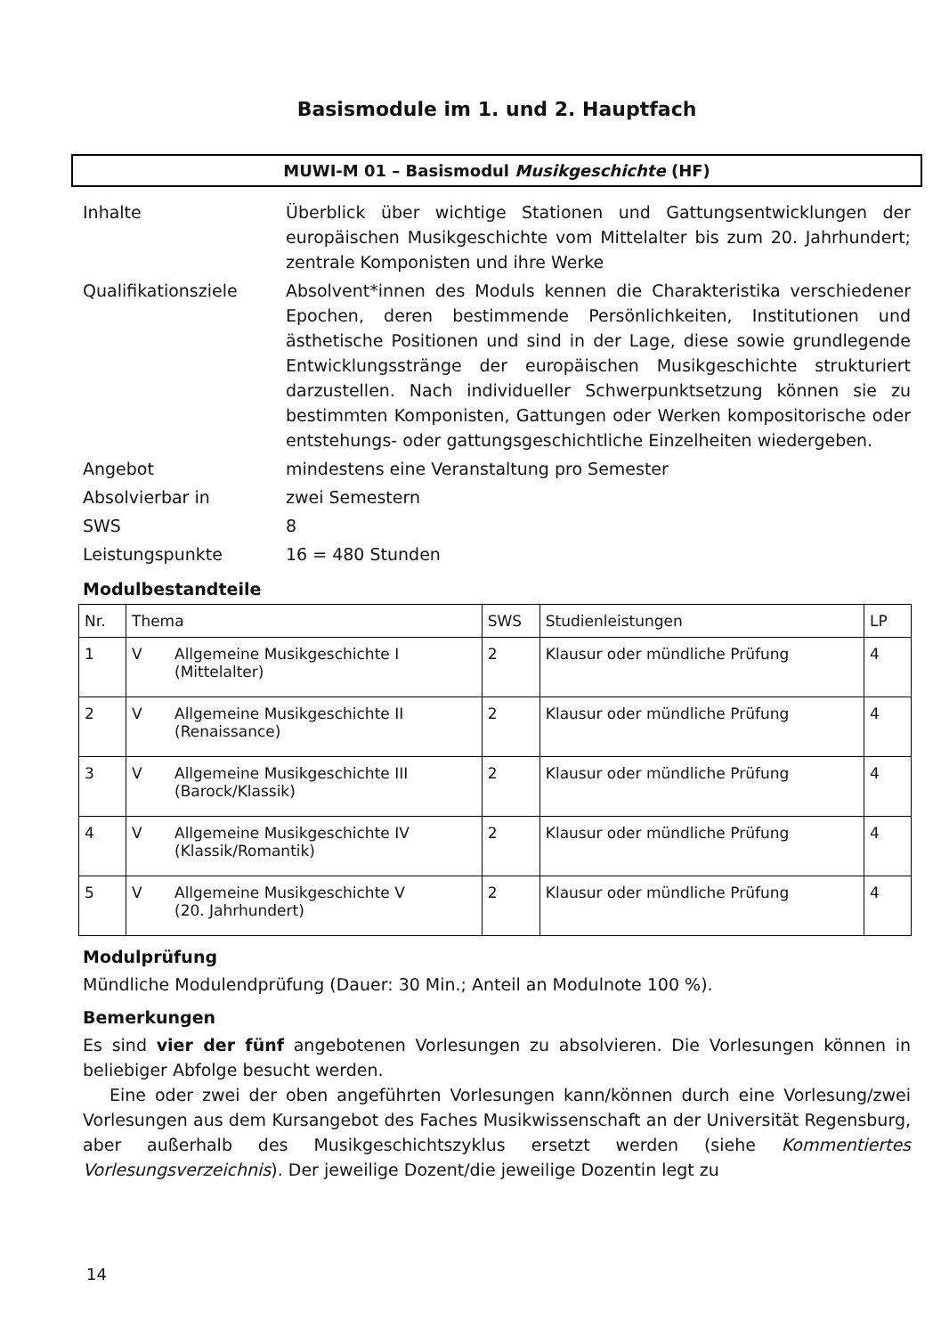Basismodule im 1. und 2. Hauptfach
MUWI-M 01 – Basismodul Musikgeschichte (HF)
| Inhalte | Überblick über wichtige Stationen und Gattungsentwicklungen der europäischen Musikgeschichte vom Mittelalter bis zum 20. Jahrhundert; zentrale Komponisten und ihre Werke |
| Qualifikationsziele | Absolvent*innen des Moduls kennen die Charakteristika verschiedener Epochen, deren bestimmende Persönlichkeiten, Institutionen und ästhetische Positionen und sind in der Lage, diese sowie grundlegende Entwicklungsstränge der europäischen Musikgeschichte strukturiert darzustellen. Nach individueller Schwerpunktsetzung können sie zu bestimmten Komponisten, Gattungen oder Werken kompositorische oder entstehungs- oder gattungsgeschichtliche Einzelheiten wiedergeben. |
| Angebot | mindestens eine Veranstaltung pro Semester |
| Absolvierbar in | zwei Semestern |
| SWS | 8 |
| Leistungspunkte | 16 = 480 Stunden |
Modulbestandteile
| Nr. | Thema | | SWS | Studienleistungen | LP |
| --- | --- | --- | --- | --- | --- |
| 1 | V | Allgemeine Musikgeschichte I (Mittelalter) | 2 | Klausur oder mündliche Prüfung | 4 |
| 2 | V | Allgemeine Musikgeschichte II (Renaissance) | 2 | Klausur oder mündliche Prüfung | 4 |
| 3 | V | Allgemeine Musikgeschichte III (Barock/Klassik) | 2 | Klausur oder mündliche Prüfung | 4 |
| 4 | V | Allgemeine Musikgeschichte IV (Klassik/Romantik) | 2 | Klausur oder mündliche Prüfung | 4 |
| 5 | V | Allgemeine Musikgeschichte V (20. Jahrhundert) | 2 | Klausur oder mündliche Prüfung | 4 |
Modulprüfung
Mündliche Modulendprüfung (Dauer: 30 Min.; Anteil an Modulnote 100 %).
Bemerkungen
Es sind vier der fünf angebotenen Vorlesungen zu absolvieren. Die Vorlesungen können in beliebiger Abfolge besucht werden.
Eine oder zwei der oben angeführten Vorlesungen kann/können durch eine Vorlesung/zwei Vorlesungen aus dem Kursangebot des Faches Musikwissenschaft an der Universität Regensburg, aber außerhalb des Musikgeschichtszyklus ersetzt werden (siehe Kommentiertes Vorlesungsverzeichnis). Der jeweilige Dozent/die jeweilige Dozentin legt zu
14